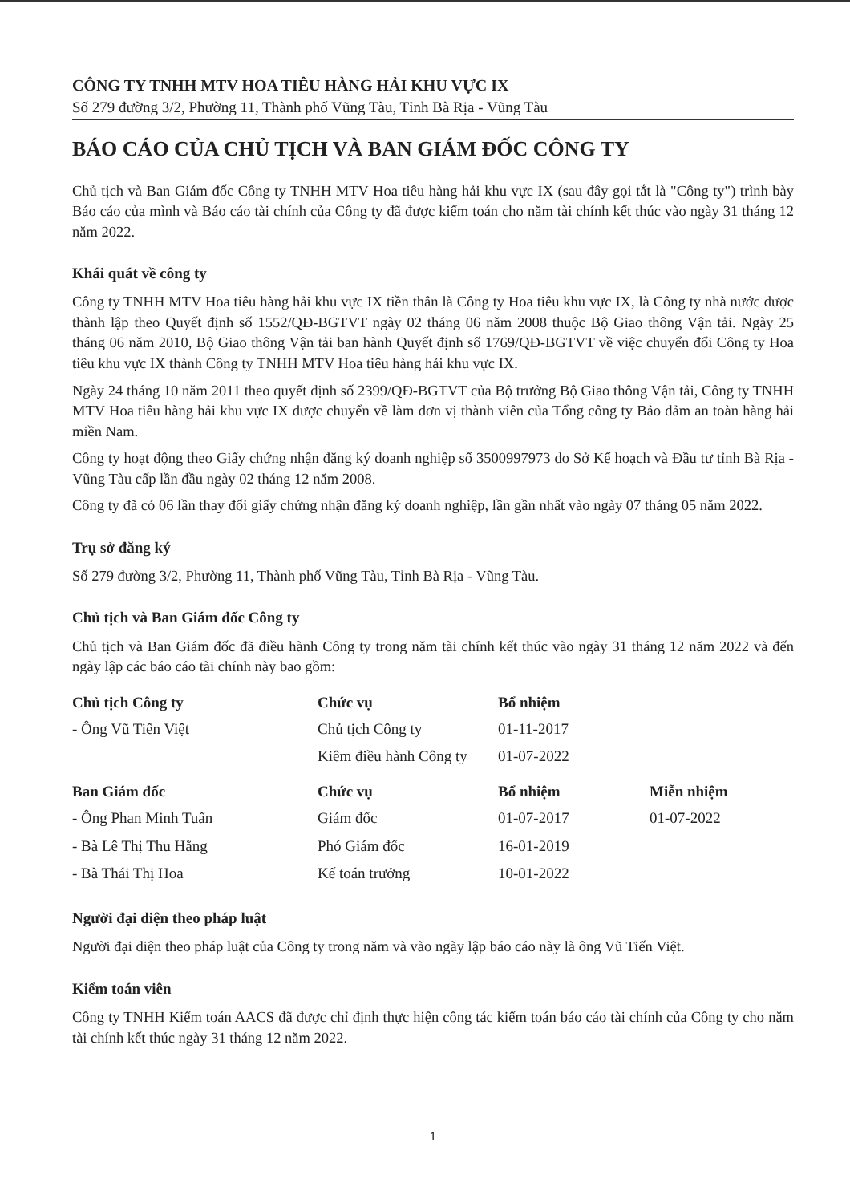CÔNG TY TNHH MTV HOA TIÊU HÀNG HẢI KHU VỰC IX
Số 279 đường 3/2, Phường 11, Thành phố Vũng Tàu, Tỉnh Bà Rịa - Vũng Tàu
BÁO CÁO CỦA CHỦ TỊCH VÀ BAN GIÁM ĐỐC CÔNG TY
Chủ tịch và Ban Giám đốc Công ty TNHH MTV Hoa tiêu hàng hải khu vực IX (sau đây gọi tắt là "Công ty") trình bày Báo cáo của mình và Báo cáo tài chính của Công ty đã được kiểm toán cho năm tài chính kết thúc vào ngày 31 tháng 12 năm 2022.
Khái quát về công ty
Công ty TNHH MTV Hoa tiêu hàng hải khu vực IX tiền thân là Công ty Hoa tiêu khu vực IX, là Công ty nhà nước được thành lập theo Quyết định số 1552/QĐ-BGTVT ngày 02 tháng 06 năm 2008 thuộc Bộ Giao thông Vận tải. Ngày 25 tháng 06 năm 2010, Bộ Giao thông Vận tải ban hành Quyết định số 1769/QĐ-BGTVT về việc chuyển đổi Công ty Hoa tiêu khu vực IX thành Công ty TNHH MTV Hoa tiêu hàng hải khu vực IX.
Ngày 24 tháng 10 năm 2011 theo quyết định số 2399/QĐ-BGTVT của Bộ trưởng Bộ Giao thông Vận tải, Công ty TNHH MTV Hoa tiêu hàng hải khu vực IX được chuyển về làm đơn vị thành viên của Tổng công ty Bảo đảm an toàn hàng hải miền Nam.
Công ty hoạt động theo Giấy chứng nhận đăng ký doanh nghiệp số 3500997973 do Sở Kế hoạch và Đầu tư tỉnh Bà Rịa - Vũng Tàu cấp lần đầu ngày 02 tháng 12 năm 2008.
Công ty đã có 06 lần thay đổi giấy chứng nhận đăng ký doanh nghiệp, lần gần nhất vào ngày 07 tháng 05 năm 2022.
Trụ sở đăng ký
Số 279 đường 3/2, Phường 11, Thành phố Vũng Tàu, Tỉnh Bà Rịa - Vũng Tàu.
Chủ tịch và Ban Giám đốc Công ty
Chủ tịch và Ban Giám đốc đã điều hành Công ty trong năm tài chính kết thúc vào ngày 31 tháng 12 năm 2022 và đến ngày lập các báo cáo tài chính này bao gồm:
| Chủ tịch Công ty | Chức vụ | Bổ nhiệm | |
| --- | --- | --- | --- |
| - Ông Vũ Tiến Việt | Chủ tịch Công ty | 01-11-2017 | |
| | Kiêm điều hành Công ty | 01-07-2022 | |
| Ban Giám đốc | Chức vụ | Bổ nhiệm | Miễn nhiệm |
| - Ông Phan Minh Tuấn | Giám đốc | 01-07-2017 | 01-07-2022 |
| - Bà Lê Thị Thu Hằng | Phó Giám đốc | 16-01-2019 | |
| - Bà Thái Thị Hoa | Kế toán trưởng | 10-01-2022 | |
Người đại diện theo pháp luật
Người đại diện theo pháp luật của Công ty trong năm và vào ngày lập báo cáo này là ông Vũ Tiến Việt.
Kiểm toán viên
Công ty TNHH Kiểm toán AACS đã được chỉ định thực hiện công tác kiểm toán báo cáo tài chính của Công ty cho năm tài chính kết thúc ngày 31 tháng 12 năm 2022.
1